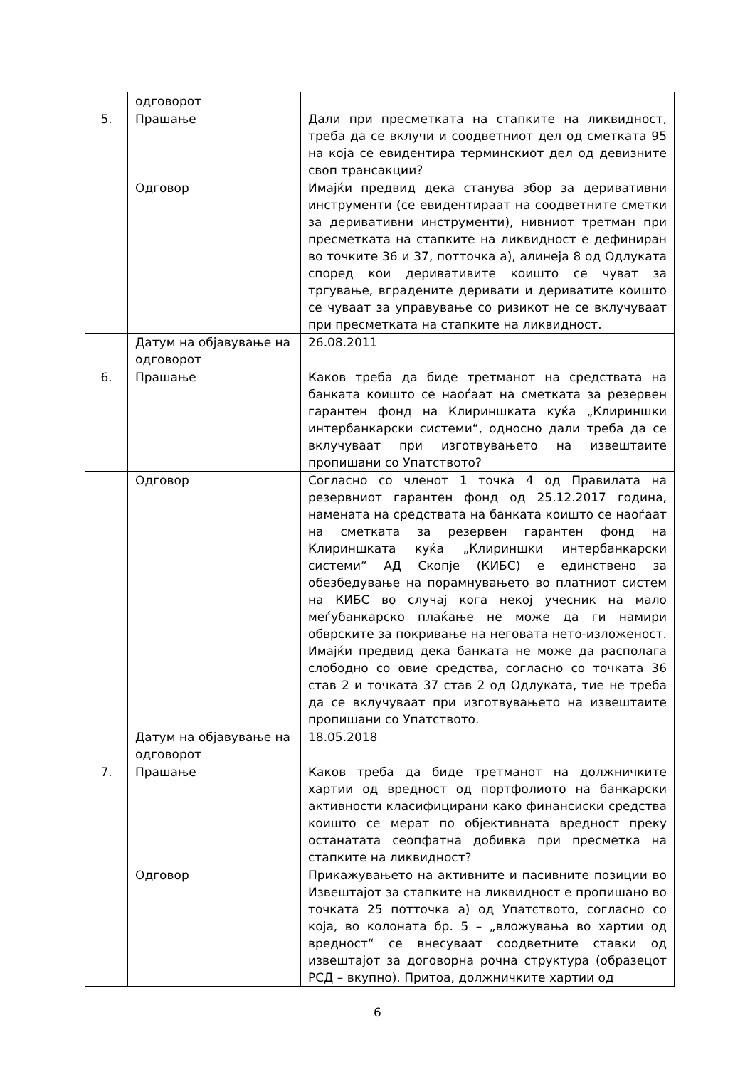| | одговорот | |
| 5. | Прашање | Дали при пресметката на стапките на ликвидност, треба да се вклучи и соодветниот дел од сметката 95 на која се евидентира терминскиот дел од девизните своп трансакции? |
| | Одговор | Имајќи предвид дека станува збор за деривативни инструменти (се евидентираат на соодветните сметки за деривативни инструменти), нивниот третман при пресметката на стапките на ликвидност е дефиниран во точките 36 и 37, потточка а), алинеја 8 од Одлуката според кои деривативите коишто се чуват за тргување, вградените деривати и дериватите коишто се чуваат за управување со ризикот не се вклучуваат при пресметката на стапките на ликвидност. |
| | Датум на објавување на одговорот | 26.08.2011 |
| 6. | Прашање | Каков треба да биде третманот на средствата на банката коишто се наоѓаат на сметката за резервен гарантен фонд на Клириншката куќа „Клириншки интербанкарски системи“, односно дали треба да се вклучуваат при изготвувањето на извештаите пропишани со Упатството? |
| | Одговор | Согласно со членот 1 точка 4 од Правилата на резервниот гарантен фонд од 25.12.2017 година, намената на средствата на банката коишто се наоѓаат на сметката за резервен гарантен фонд на Клириншката куќа „Клириншки интербанкарски системи“ АД Скопје (КИБС) е единствено за обезбедување на порамнувањето во платниот систем на КИБС во случај кога некој учесник на мало меѓубанкарско плаќање не може да ги намири обврските за покривање на неговата нето-изложеност. Имајќи предвид дека банката не може да располага слободно со овие средства, согласно со точката 36 став 2 и точката 37 став 2 од Одлуката, тие не треба да се вклучуваат при изготвувањето на извештаите пропишани со Упатството. |
| | Датум на објавување на одговорот | 18.05.2018 |
| 7. | Прашање | Каков треба да биде третманот на должничките хартии од вредност од портфолиото на банкарски активности класифицирани како финансиски средства коишто се мерат по објективната вредност преку останатата сеопфатна добивка при пресметка на стапките на ликвидност? |
| | Одговор | Прикажувањето на активните и пасивните позиции во Извештајот за стапките на ликвидност е пропишано во точката 25 потточка а) од Упатството, согласно со која, во колоната бр. 5 – „вложувања во хартии од вредност“ се внесуваат соодветните ставки од извештајот за договорна рочна структура (образецот РСД – вкупно). Притоа, должничките хартии од |
6